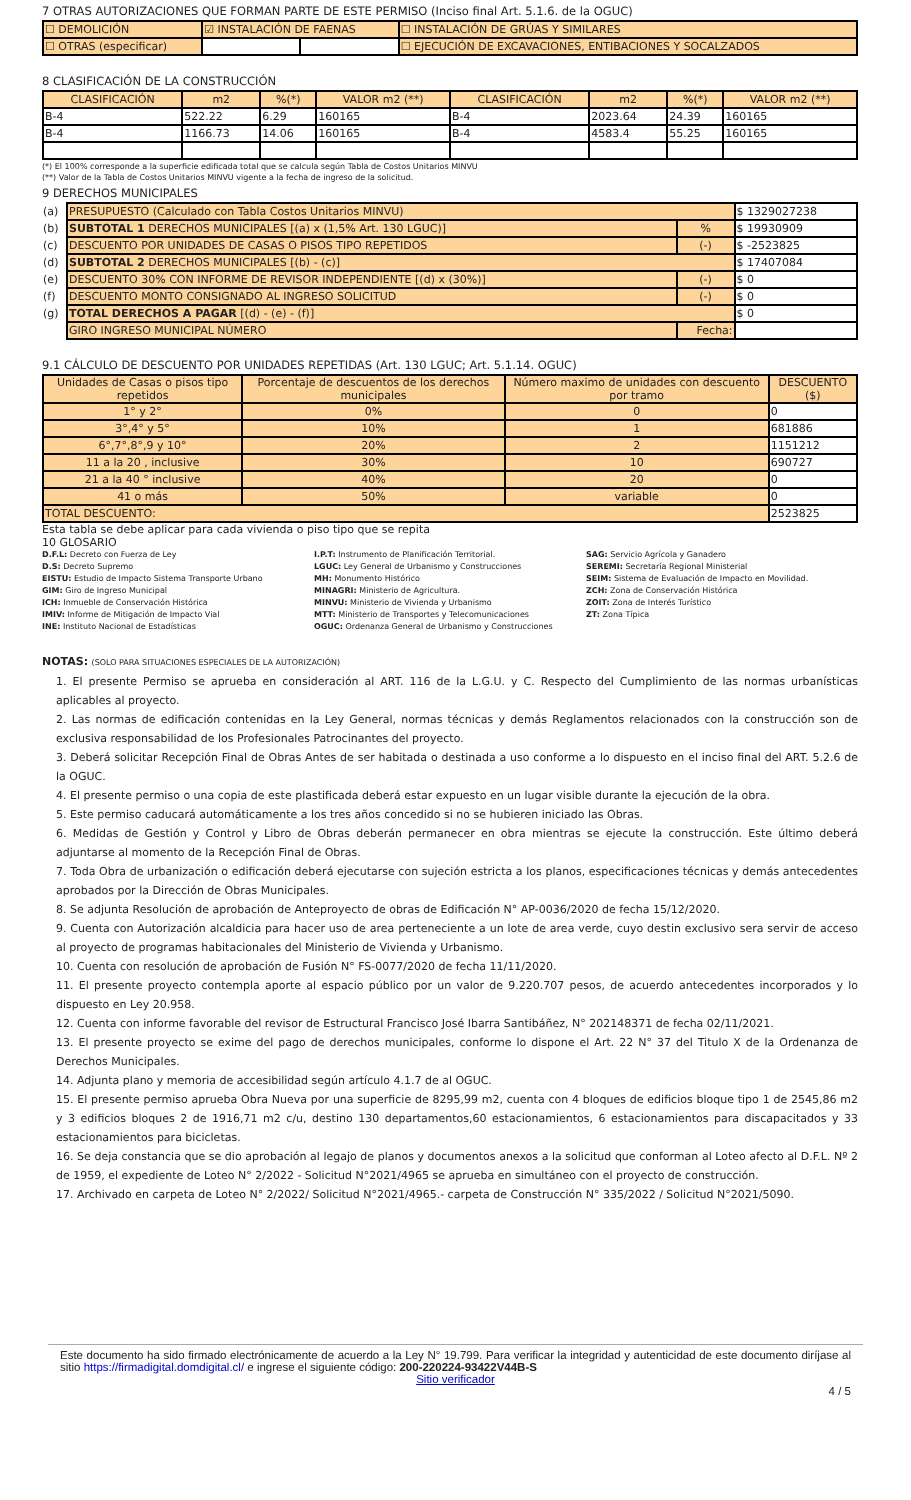7 OTRAS AUTORIZACIONES QUE FORMAN PARTE DE ESTE PERMISO (Inciso final Art. 5.1.6. de la OGUC)
| ☐ DEMOLICIÓN | ☑ INSTALACIÓN DE FAENAS | | ☐ INSTALACIÓN DE GRÚAS Y SIMILARES |
| ☐ OTRAS (especificar) | | | ☐ EJECUCIÓN DE EXCAVACIONES, ENTIBACIONES Y SOCALZADOS |
8 CLASIFICACIÓN DE LA CONSTRUCCIÓN
| CLASIFICACIÓN | m2 | %(*) | VALOR m2 (**) | CLASIFICACIÓN | m2 | %(*) | VALOR m2 (**) |
| --- | --- | --- | --- | --- | --- | --- | --- |
| B-4 | 522.22 | 6.29 | 160165 | B-4 | 2023.64 | 24.39 | 160165 |
| B-4 | 1166.73 | 14.06 | 160165 | B-4 | 4583.4 | 55.25 | 160165 |
(*) El 100% corresponde a la superficie edificada total que se calcula según Tabla de Costos Unitarios MINVU
(**) Valor de la Tabla de Costos Unitarios MINVU vigente a la fecha de ingreso de la solicitud.
9 DERECHOS MUNICIPALES
| (a) | PRESUPUESTO (Calculado con Tabla Costos Unitarios MINVU) | | $ 1329027238 |
| (b) | SUBTOTAL 1 DERECHOS MUNICIPALES [(a) x (1,5% Art. 130 LGUC)] | % | $ 19930909 |
| (c) | DESCUENTO POR UNIDADES DE CASAS O PISOS TIPO REPETIDOS | (-) | $ -2523825 |
| (d) | SUBTOTAL 2 DERECHOS MUNICIPALES [(b) - (c)] | | $ 17407084 |
| (e) | DESCUENTO 30% CON INFORME DE REVISOR INDEPENDIENTE [(d) x (30%)] | (-) | $ 0 |
| (f) | DESCUENTO MONTO CONSIGNADO AL INGRESO SOLICITUD | (-) | $ 0 |
| (g) | TOTAL DERECHOS A PAGAR [(d) - (e) - (f)] | | $ 0 |
| | GIRO INGRESO MUNICIPAL NÚMERO | Fecha: | |
9.1 CÁLCULO DE DESCUENTO POR UNIDADES REPETIDAS (Art. 130 LGUC; Art. 5.1.14. OGUC)
| Unidades de Casas o pisos tipo repetidos | Porcentaje de descuentos de los derechos municipales | Número maximo de unidades con descuento por tramo | DESCUENTO ($) |
| --- | --- | --- | --- |
| 1° y 2° | 0% | 0 | 0 |
| 3°,4° y 5° | 10% | 1 | 681886 |
| 6°,7°,8°,9 y 10° | 20% | 2 | 1151212 |
| 11 a la 20 , inclusive | 30% | 10 | 690727 |
| 21 a la 40 ° inclusive | 40% | 20 | 0 |
| 41 o más | 50% | variable | 0 |
| TOTAL DESCUENTO: | | | 2523825 |
Esta tabla se debe aplicar para cada vivienda o piso tipo que se repita
10 GLOSARIO
D.F.L: Decreto con Fuerza de Ley
D.S: Decreto Supremo
EISTU: Estudio de Impacto Sistema Transporte Urbano
GIM: Giro de Ingreso Municipal
ICH: Inmueble de Conservación Histórica
IMIV: Informe de Mitigación de Impacto Vial
INE: Instituto Nacional de Estadísticas
I.P.T: Instrumento de Planificación Territorial.
LGUC: Ley General de Urbanismo y Construcciones
MH: Monumento Histórico
MINAGRI: Ministerio de Agricultura.
MINVU: Ministerio de Vivienda y Urbanismo
MTT: Ministerio de Transportes y Telecomunicaciones
OGUC: Ordenanza General de Urbanismo y Construcciones
SAG: Servicio Agrícola y Ganadero
SEREMI: Secretaría Regional Ministerial
SEIM: Sistema de Evaluación de Impacto en Movilidad.
ZCH: Zona de Conservación Histórica
ZOIT: Zona de Interés Turístico
ZT: Zona Típica
NOTAS: (SOLO PARA SITUACIONES ESPECIALES DE LA AUTORIZACIÓN)
1. El presente Permiso se aprueba en consideración al ART. 116 de la L.G.U. y C. Respecto del Cumplimiento de las normas urbanísticas aplicables al proyecto.
2. Las normas de edificación contenidas en la Ley General, normas técnicas y demás Reglamentos relacionados con la construcción son de exclusiva responsabilidad de los Profesionales Patrocinantes del proyecto.
3. Deberá solicitar Recepción Final de Obras Antes de ser habitada o destinada a uso conforme a lo dispuesto en el inciso final del ART. 5.2.6 de la OGUC.
4. El presente permiso o una copia de este plastificada deberá estar expuesto en un lugar visible durante la ejecución de la obra.
5. Este permiso caducará automáticamente a los tres años concedido si no se hubieren iniciado las Obras.
6. Medidas de Gestión y Control y Libro de Obras deberán permanecer en obra mientras se ejecute la construcción. Este último deberá adjuntarse al momento de la Recepción Final de Obras.
7. Toda Obra de urbanización o edificación deberá ejecutarse con sujeción estricta a los planos, especificaciones técnicas y demás antecedentes aprobados por la Dirección de Obras Municipales.
8. Se adjunta Resolución de aprobación de Anteproyecto de obras de Edificación N° AP-0036/2020 de fecha 15/12/2020.
9. Cuenta con Autorización alcaldicia para hacer uso de area perteneciente a un lote de area verde, cuyo destin exclusivo sera servir de acceso al proyecto de programas habitacionales del Ministerio de Vivienda y Urbanismo.
10. Cuenta con resolución de aprobación de Fusión N° FS-0077/2020 de fecha 11/11/2020.
11. El presente proyecto contempla aporte al espacio público por un valor de 9.220.707 pesos, de acuerdo antecedentes incorporados y lo dispuesto en Ley 20.958.
12. Cuenta con informe favorable del revisor de Estructural Francisco José Ibarra Santibáñez, N° 202148371 de fecha 02/11/2021.
13. El presente proyecto se exime del pago de derechos municipales, conforme lo dispone el Art. 22 N° 37 del Titulo X de la Ordenanza de Derechos Municipales.
14. Adjunta plano y memoria de accesibilidad según artículo 4.1.7 de al OGUC.
15. El presente permiso aprueba Obra Nueva por una superficie de 8295,99 m2, cuenta con 4 bloques de edificios bloque tipo 1 de 2545,86 m2 y 3 edificios bloques 2 de 1916,71 m2 c/u, destino 130 departamentos,60 estacionamientos, 6 estacionamientos para discapacitados y 33 estacionamientos para bicicletas.
16. Se deja constancia que se dio aprobación al legajo de planos y documentos anexos a la solicitud que conforman al Loteo afecto al D.F.L. Nº 2 de 1959, el expediente de Loteo N° 2/2022 - Solicitud N°2021/4965 se aprueba en simultáneo con el proyecto de construcción.
17. Archivado en carpeta de Loteo N° 2/2022/ Solicitud N°2021/4965.- carpeta de Construcción N° 335/2022 / Solicitud N°2021/5090.
Este documento ha sido firmado electrónicamente de acuerdo a la Ley N° 19.799. Para verificar la integridad y autenticidad de este documento diríjase al sitio https://firmadigital.domdigital.cl/ e ingrese el siguiente código: 200-220224-93422V44B-S
Sitio verificador
4 / 5